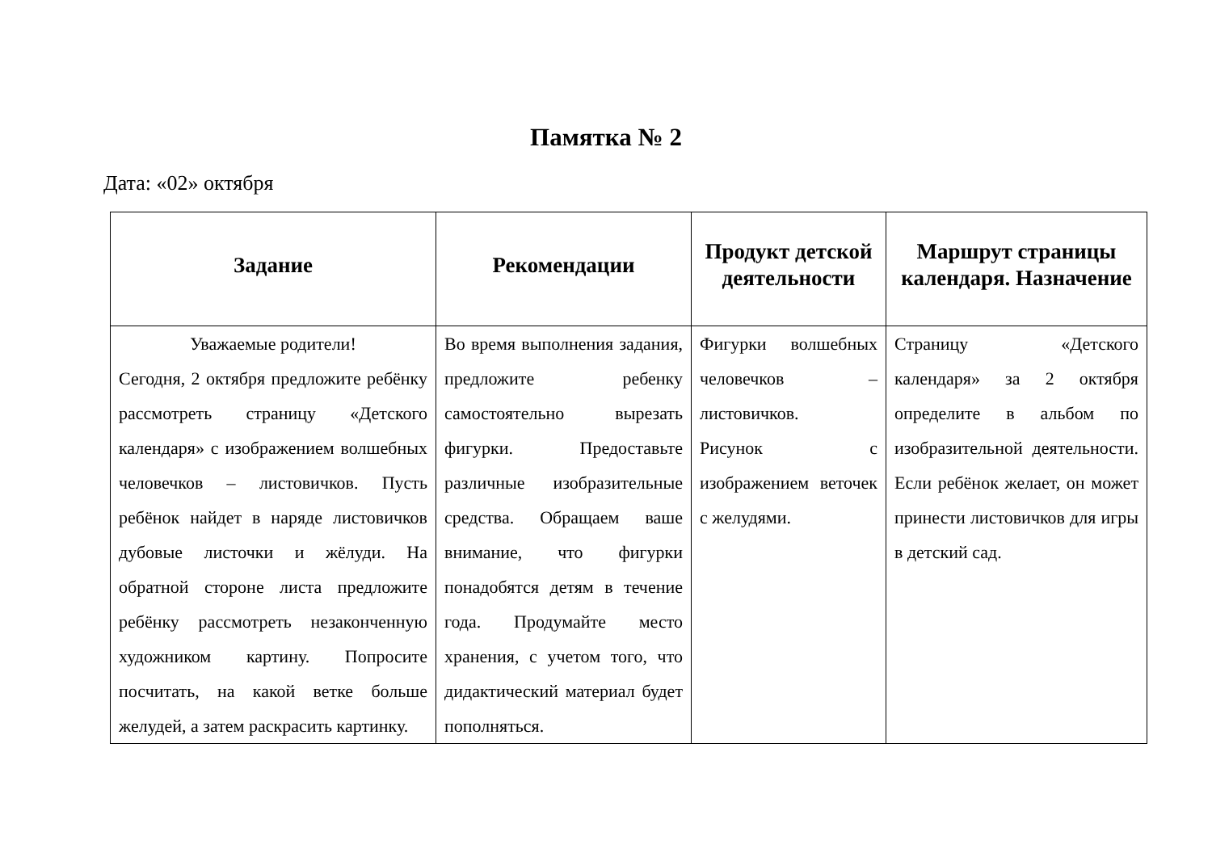Памятка № 2
Дата: «02» октября
| Задание | Рекомендации | Продукт детской деятельности | Маршрут страницы календаря. Назначение |
| --- | --- | --- | --- |
| Уважаемые родители! Сегодня, 2 октября предложите ребёнку рассмотреть страницу «Детского календаря» с изображением волшебных человечков – листовичков. Пусть ребёнок найдет в наряде листовичков дубовые листочки и жёлуди. На обратной стороне листа предложите ребёнку рассмотреть незаконченную художником картину. Попросите посчитать, на какой ветке больше желудей, а затем раскрасить картинку. | Во время выполнения задания, предложите ребенку самостоятельно вырезать фигурки. Предоставьте различные изобразительные средства. Обращаем ваше внимание, что фигурки понадобятся детям в течение года. Продумайте место хранения, с учетом того, что дидактический материал будет пополняться. | Фигурки волшебных человечков – листовичков. Рисунок с изображением веточек с желудями. | Страницу «Детского календаря» за 2 октября определите в альбом по изобразительной деятельности. Если ребёнок желает, он может принести листовичков для игры в детский сад. |